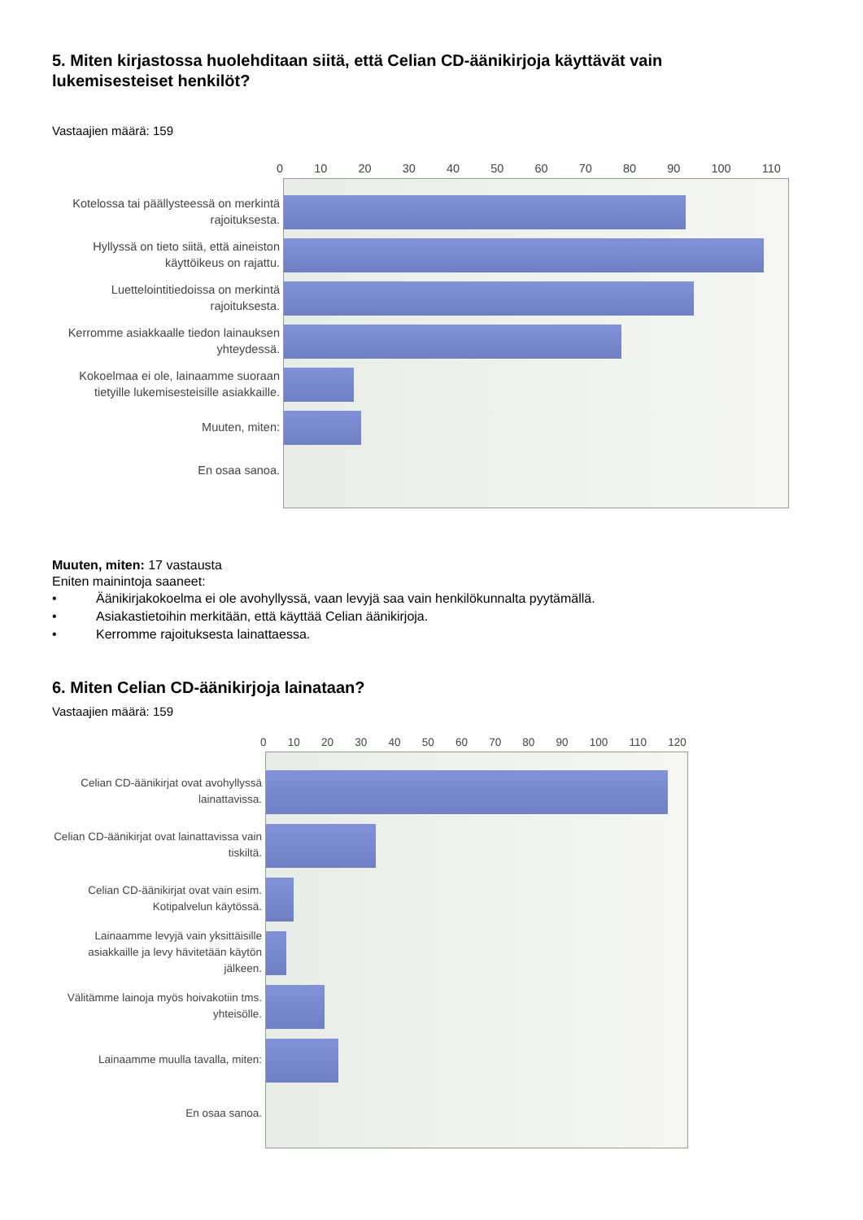5. Miten kirjastossa huolehditaan siitä, että Celian CD-äänikirjoja käyttävät vain lukemisesteiset henkilöt?
Vastaajien määrä: 159
0 10 20 30 40 50 60 70 80 90 100 110
Kotelossa tai päällysteessä on merkintä rajoituksesta.
Hyllyssä on tieto siitä, että aineiston käyttöikeus on rajattu.
Luettelointitiedoissa on merkintä rajoituksesta.
Kerromme asiakkaalle tiedon lainauksen yhteydessä.
Kokoelmaa ei ole, lainaamme suoraan tietyille lukemisesteisille asiakkaille.
Muuten, miten:
En osaa sanoa.
Muuten, miten: 17 vastausta
Eniten mainintoja saaneet:
• Äänikirjakokoelma ei ole avohyllyssä, vaan levyjä saa vain henkilökunnalta pyytämällä.
• Asiakastietoihin merkitään, että käyttää Celian äänikirjoja.
• Kerromme rajoituksesta lainattaessa.
6. Miten Celian CD-äänikirjoja lainataan?
Vastaajien määrä: 159
0 10 20 30 40 50 60 70 80 90 100 110 120
Celian CD-äänikirjat ovat avohyllyssä lainattavissa.
Celian CD-äänikirjat ovat lainattavissa vain tiskiltä.
Celian CD-äänikirjat ovat vain esim. Kotipalvelun käytössä.
Lainaamme levyjä vain yksittäisille asiakkaille ja levy hävitetään käytön jälkeen.
Välitämme lainoja myös hoivakotiin tms. yhteisölle.
Lainaamme muulla tavalla, miten:
En osaa sanoa.